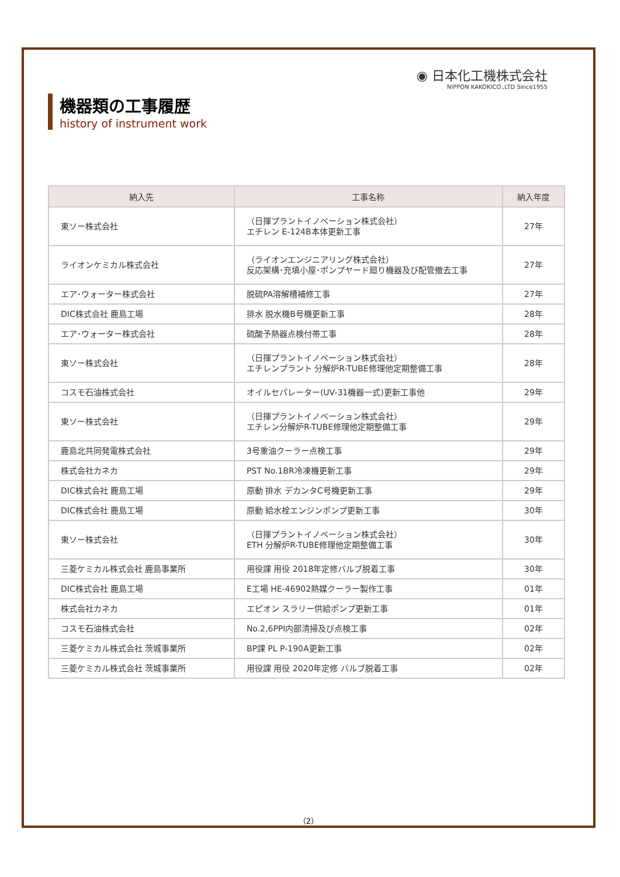◉ 日本化工機株式会社
NIPPON KAKOKICO.,LTD Since1955
機器類の工事履歴
history of instrument work
| 納入先 | 工事名称 | 納入年度 |
| --- | --- | --- |
| 東ソー株式会社 | （日揮プラントイノベーション株式会社） エチレン E-124B本体更新工事 | 27年 |
| ライオンケミカル株式会社 | （ライオンエンジニアリング株式会社） 反応架構･充填小屋･ポンプヤード廻り機器及び配管撤去工事 | 27年 |
| エア･ウォーター株式会社 | 脱硫PA溶解槽補修工事 | 27年 |
| DIC株式会社 鹿島工場 | 排水 脱水機B号機更新工事 | 28年 |
| エア･ウォーター株式会社 | 硫酸予熱器点検付帯工事 | 28年 |
| 東ソー株式会社 | （日揮プラントイノベーション株式会社） エチレンプラント 分解炉R-TUBE修理他定期整備工事 | 28年 |
| コスモ石油株式会社 | オイルセパレーター(UV-31機器一式)更新工事他 | 29年 |
| 東ソー株式会社 | （日揮プラントイノベーション株式会社） エチレン分解炉R-TUBE修理他定期整備工事 | 29年 |
| 鹿島北共同発電株式会社 | 3号重油クーラー点検工事 | 29年 |
| 株式会社カネカ | PST No.1BR冷凍機更新工事 | 29年 |
| DIC株式会社 鹿島工場 | 原動 排水 デカンタC号機更新工事 | 29年 |
| DIC株式会社 鹿島工場 | 原動 給水栓エンジンポンプ更新工事 | 30年 |
| 東ソー株式会社 | （日揮プラントイノベーション株式会社） ETH 分解炉R-TUBE修理他定期整備工事 | 30年 |
| 三菱ケミカル株式会社 鹿島事業所 | 用役課 用役 2018年定修バルブ脱着工事 | 30年 |
| DIC株式会社 鹿島工場 | E工場 HE-46902熱媒クーラー製作工事 | 01年 |
| 株式会社カネカ | エピオン スラリー供給ポンプ更新工事 | 01年 |
| コスモ石油株式会社 | No.2,6PPI内部清掃及び点検工事 | 02年 |
| 三菱ケミカル株式会社 茨城事業所 | BP課 PL P-190A更新工事 | 02年 |
| 三菱ケミカル株式会社 茨城事業所 | 用役課 用役 2020年定修 バルブ脱着工事 | 02年 |
（2）